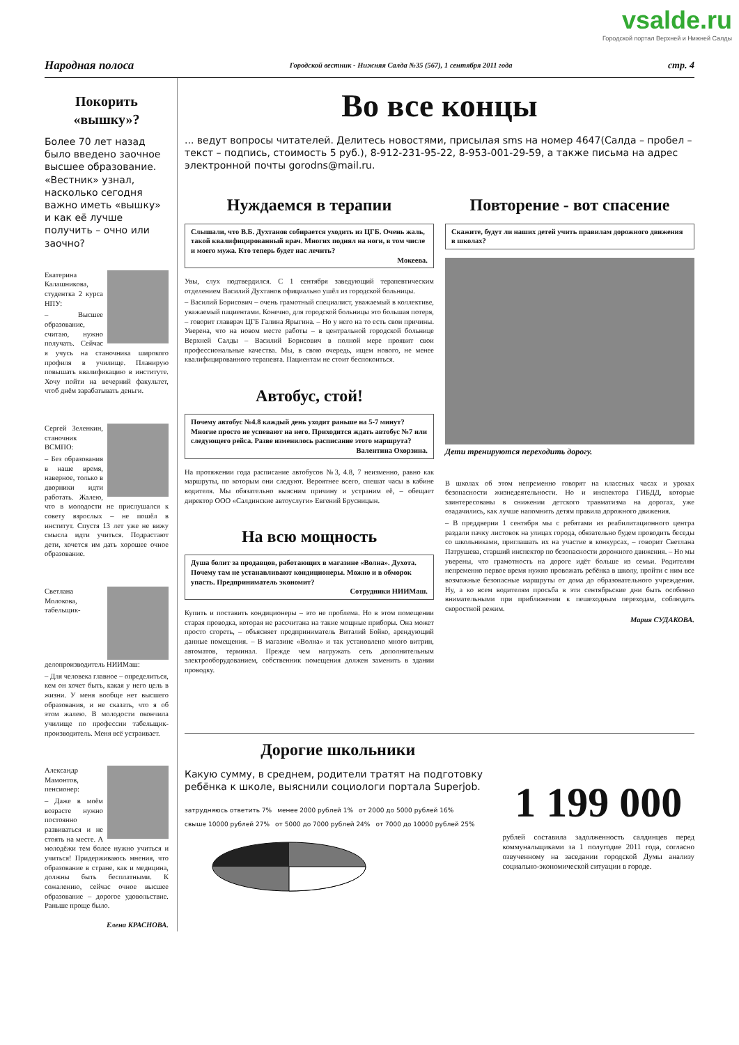vsalde.ru
Городской портал Верхней и Нижней Салды
Народная полоса Городской вестник - Нижняя Салда №35 (567), 1 сентября 2011 года стр. 4
Покорить «вышку»?
Более 70 лет назад было введено заочное высшее образование. «Вестник» узнал, насколько сегодня важно иметь «вышку» и как её лучше получить – очно или заочно?
Екатерина Калашникова, студентка 2 курса НПУ:
– Высшее образование, считаю, нужно получать. Сейчас я учусь на станочника широкого профиля в училище. Планирую повышать квалификацию в институте. Хочу пойти на вечерний факультет, чтоб днём зарабатывать деньги.
Сергей Зеленкин, станочник ВСМПО:
– Без образования в наше время, наверное, только в дворники идти работать. Жалею, что в молодости не прислушался к совету взрослых – не пошёл в институт. Спустя 13 лет уже не вижу смысла идти учиться. Подрастают дети, хочется им дать хорошее очное образование.
Светлана Молокова, табельщик-делопроизводитель НИИМаш:
– Для человека главное – определиться, кем он хочет быть, какая у него цель в жизни. У меня вообще нет высшего образования, и не сказать, что я об этом жалею. В молодости окончила училище по профессии табельщик-производитель. Меня всё устраивает.
Александр Мамонтов, пенсионер:
– Даже в моём возрасте нужно постоянно развиваться и не стоять на месте. А молодёжи тем более нужно учиться и учиться! Придерживаюсь мнения, что образование в стране, как и медицина, должны быть бесплатными. К сожалению, сейчас очное высшее образование – дорогое удовольствие. Раньше проще было.
Елена КРАСНОВА.
Во все концы
... ведут вопросы читателей. Делитесь новостями, присылая sms на номер 4647(Салда – пробел – текст – подпись, стоимость 5 руб.), 8-912-231-95-22, 8-953-001-29-59, а также письма на адрес электронной почты gorodns@mail.ru.
Нуждаемся в терапии
Слышали, что В.Б. Духтанов собирается уходить из ЦГБ. Очень жаль, такой квалифицированный врач. Многих поднял на ноги, в том числе и моего мужа. Кто теперь будет нас лечить?
Мокеева.
Увы, слух подтвердился. С 1 сентября заведующий терапевтическим отделением Василий Духтанов официально ушёл из городской больницы.
– Василий Борисович – очень грамотный специалист, уважаемый в коллективе, уважаемый пациентами. Конечно, для городской больницы это большая потеря, – говорит главврач ЦГБ Галина Ярыгина. – Но у него на то есть свои причины. Уверена, что на новом месте работы – в центральной городской больнице Верхней Салды – Василий Борисович в полной мере проявит свои профессиональные качества. Мы, в свою очередь, ищем нового, не менее квалифицированного терапевта. Пациентам не стоит беспокоиться.
Автобус, стой!
Почему автобус №4.8 каждый день уходит раньше на 5-7 минут? Многие просто не успевают на него. Приходится ждать автобус №7 или следующего рейса. Разве изменилось расписание этого маршрута?
Валентина Охорзина.
На протяжении года расписание автобусов №3, 4.8, 7 неизменно, равно как маршруты, по которым они следуют. Вероятнее всего, спешат часы в кабине водителя. Мы обязательно выясним причину и устраним её, – обещает директор ООО «Салдинские автоуслуги» Евгений Брусницын.
На всю мощность
Душа болит за продавцов, работающих в магазине «Волна». Духота. Почему там не устанавливают кондиционеры. Можно и в обморок упасть. Предприниматель экономит?
Сотрудники НИИМаш.
Купить и поставить кондиционеры – это не проблема. Но в этом помещении старая проводка, которая не рассчитана на такие мощные приборы. Она может просто сгореть, – объясняет предприниматель Виталий Бойко, арендующий данные помещения. – В магазине «Волна» и так установлено много витрин, автоматов, терминал. Прежде чем нагружать сеть дополнительным электрооборудованием, собственник помещения должен заменить в здании проводку.
Повторение - вот спасение
Скажите, будут ли наших детей учить правилам дорожного движения в школах?
Дети тренируются переходить дорогу.
В школах об этом непременно говорят на классных часах и уроках безопасности жизнедеятельности. Но и инспектора ГИБДД, которые заинтересованы в снижении детского травматизма на дорогах, уже озадачились, как лучше напомнить детям правила дорожного движения.
– В преддверии 1 сентября мы с ребятами из реабилитационного центра раздали пачку листовок на улицах города, обязательно будем проводить беседы со школьниками, приглашать их на участие в конкурсах, – говорит Светлана Патрушева, старший инспектор по безопасности дорожного движения. – Но мы уверены, что грамотность на дороге идёт больше из семьи. Родителям непременно первое время нужно провожать ребёнка в школу, пройти с ним все возможные безопасные маршруты от дома до образовательного учреждения. Ну, а ко всем водителям просьба в эти сентябрьские дни быть особенно внимательными при приближении к пешеходным переходам, соблюдать скоростной режим.
Мария СУДАКОВА.
Дорогие школьники
Какую сумму, в среднем, родители тратят на подготовку ребёнка к школе, выяснили социологи портала Superjob.
затрудняюсь ответить 7% менее 2000 рублей 1% от 2000 до 5000 рублей 16% свыше 10000 рублей 27% от 5000 до 7000 рублей 24% от 7000 до 10000 рублей 25%
1 199 000
рублей составила задолженность салдинцев перед коммунальщиками за 1 полугодие 2011 года, согласно озвученному на заседании городской Думы анализу социально-экономической ситуации в городе.